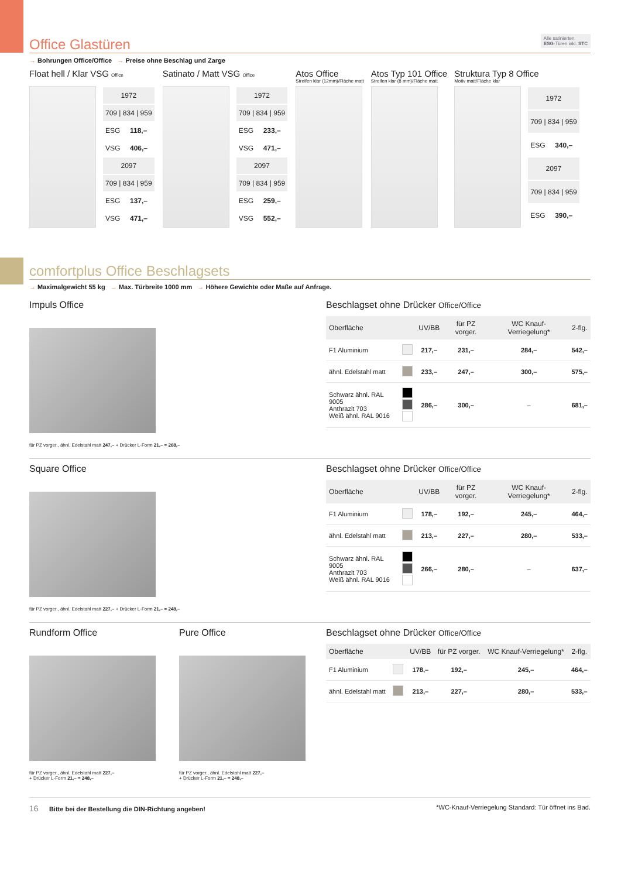Office Glastüren Alle satinierten
ESG-Türen inkl. STC
→ Bohrungen Office/Office → Preise ohne Beschlag und Zarge
Float hell / Klar VSG Office
| 1972 | |
| 709 / 834 / 959 | |
| ESG | 118,– |
| VSG | 406,– |
| 2097 | |
| 709 / 834 / 959 | |
| ESG | 137,– |
| VSG | 471,– |
Satinato / Matt VSG Office
| 1972 | |
| 709 / 834 / 959 | |
| ESG | 233,– |
| VSG | 471,– |
| 2097 | |
| 709 / 834 / 959 | |
| ESG | 259,– |
| VSG | 552,– |
Atos Office
Streifen klar (12mm)/Fläche matt
Atos Typ 101 Office
Streifen klar (8 mm)/Fläche matt
Struktura Typ 8 Office
Motiv matt/Fläche klar
| 1972 | |
| 709 / 834 / 959 | |
| ESG | 340,– |
| 2097 | |
| 709 / 834 / 959 | |
| ESG | 390,– |
comfortplus Office Beschlagsets
→ Maximalgewicht 55 kg → Max. Türbreite 1000 mm → Höhere Gewichte oder Maße auf Anfrage.
Impuls Office
für PZ vorger., ähnl. Edelstahl matt 247,– + Drücker L-Form 21,– = 268,–
Beschlagset ohne Drücker Office/Office
| Oberfläche | | UV/BB | für PZ vorger. | WC Knauf-Verriegelung* | 2-flg. |
| --- | --- | --- | --- | --- | --- |
| F1 Aluminium | | 217,– | 231,– | 284,– | 542,– |
| ähnl. Edelstahl matt | | 233,– | 247,– | 300,– | 575,– |
| Schwarz ähnl. RAL 9005 Anthrazit 703 Weiß ähnl. RAL 9016 | | 286,– | 300,– | – | 681,– |
Square Office
für PZ vorger., ähnl. Edelstahl matt 227,– + Drücker L-Form 21,– = 248,–
Beschlagset ohne Drücker Office/Office
| Oberfläche | | UV/BB | für PZ vorger. | WC Knauf-Verriegelung* | 2-flg. |
| --- | --- | --- | --- | --- | --- |
| F1 Aluminium | | 178,– | 192,– | 245,– | 464,– |
| ähnl. Edelstahl matt | | 213,– | 227,– | 280,– | 533,– |
| Schwarz ähnl. RAL 9005 Anthrazit 703 Weiß ähnl. RAL 9016 | | 266,– | 280,– | – | 637,– |
Rundform Office
für PZ vorger., ähnl. Edelstahl matt 227,–
+ Drücker L-Form 21,– = 248,–
Pure Office
für PZ vorger., ähnl. Edelstahl matt 227,–
+ Drücker L-Form 21,– = 248,–
Beschlagset ohne Drücker Office/Office
| Oberfläche | | UV/BB | für PZ vorger. | WC Knauf-Verriegelung* | 2-flg. |
| --- | --- | --- | --- | --- | --- |
| F1 Aluminium | | 178,– | 192,– | 245,– | 464,– |
| ähnl. Edelstahl matt | | 213,– | 227,– | 280,– | 533,– |
16 Bitte bei der Bestellung die DIN-Richtung angeben! *WC-Knauf-Verriegelung Standard: Tür öffnet ins Bad.